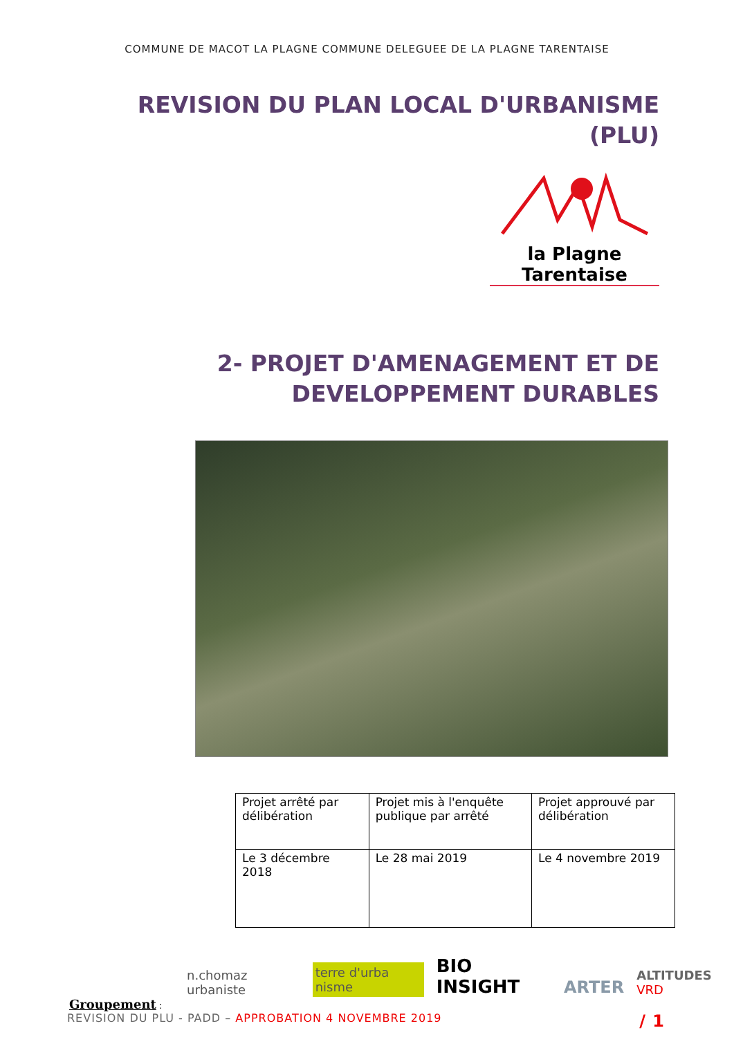COMMUNE DE MACOT LA PLAGNE COMMUNE DELEGUEE DE LA PLAGNE TARENTAISE
REVISION DU PLAN LOCAL D'URBANISME
(PLU)
la Plagne Tarentaise
2- PROJET D'AMENAGEMENT ET DE
DEVELOPPEMENT DURABLES
| Projet arrêté par délibération | Projet mis à l'enquête publique par arrêté | Projet approuvé par délibération |
| Le 3 décembre 2018 | Le 28 mai 2019 | Le 4 novembre 2019 |
n.chomaz urbaniste terre d'urba nisme BIO INSIGHT ARTER ALTITUDES VRD
Groupement :
REVISION DU PLU - PADD – APPROBATION 4 NOVEMBRE 2019 / 1